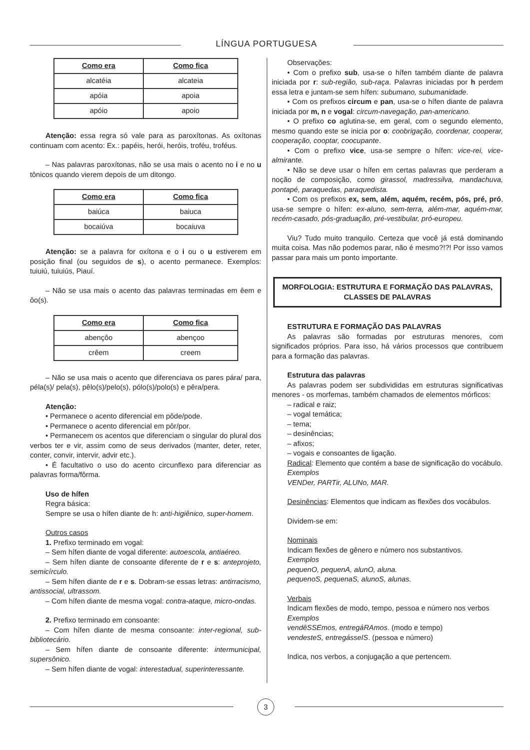LÍNGUA PORTUGUESA
| Como era | Como fica |
| --- | --- |
| alcatéia | alcateia |
| apóia | apoia |
| apóio | apoio |
Atenção: essa regra só vale para as paroxítonas. As oxítonas continuam com acento: Ex.: papéis, herói, heróis, troféu, troféus.
– Nas palavras paroxítonas, não se usa mais o acento no i e no u tônicos quando vierem depois de um ditongo.
| Como era | Como fica |
| --- | --- |
| baiúca | baiuca |
| bocaiúva | bocaiuva |
Atenção: se a palavra for oxítona e o i ou o u estiverem em posição final (ou seguidos de s), o acento permanece. Exemplos: tuiuiú, tuiuiús, Piauí.
– Não se usa mais o acento das palavras terminadas em êem e ôo(s).
| Como era | Como fica |
| --- | --- |
| abençôo | abençoo |
| crêem | creem |
– Não se usa mais o acento que diferenciava os pares pára/ para, péla(s)/ pela(s), pêlo(s)/pelo(s), pólo(s)/polo(s) e pêra/pera.
Atenção:
• Permanece o acento diferencial em pôde/pode.
• Permanece o acento diferencial em pôr/por.
• Permanecem os acentos que diferenciam o singular do plural dos verbos ter e vir, assim como de seus derivados (manter, deter, reter, conter, convir, intervir, advir etc.).
• É facultativo o uso do acento circunflexo para diferenciar as palavras forma/fôrma.
Uso de hífen
Regra básica:
Sempre se usa o hífen diante de h: anti-higiênico, super-homem.
Outros casos
1. Prefixo terminado em vogal:
– Sem hífen diante de vogal diferente: autoescola, antiaéreo.
– Sem hífen diante de consoante diferente de r e s: anteprojeto, semicírculo.
– Sem hífen diante de r e s. Dobram-se essas letras: antirracismo, antissocial, ultrassom.
– Com hífen diante de mesma vogal: contra-ataque, micro-ondas.
2. Prefixo terminado em consoante:
– Com hífen diante de mesma consoante: inter-regional, sub-bibliotecário.
– Sem hífen diante de consoante diferente: intermunicipal, supersônico.
– Sem hífen diante de vogal: interestadual, superinteressante.
Observações:
• Com o prefixo sub, usa-se o hífen também diante de palavra iniciada por r: sub-região, sub-raça. Palavras iniciadas por h perdem essa letra e juntam-se sem hífen: subumano, subumanidade.
• Com os prefixos circum e pan, usa-se o hífen diante de palavra iniciada por m, n e vogal: circum-navegação, pan-americano.
• O prefixo co aglutina-se, em geral, com o segundo elemento, mesmo quando este se inicia por o: coobrigação, coordenar, cooperar, cooperação, cooptar, coocupante.
• Com o prefixo vice, usa-se sempre o hífen: vice-rei, vice-almirante.
• Não se deve usar o hífen em certas palavras que perderam a noção de composição, como girassol, madressilva, mandachuva, pontapé, paraquedas, paraquedista.
• Com os prefixos ex, sem, além, aquém, recém, pós, pré, pró, usa-se sempre o hífen: ex-aluno, sem-terra, além-mar, aquém-mar, recém-casado, pós-graduação, pré-vestibular, pró-europeu.
Viu? Tudo muito tranquilo. Certeza que você já está dominando muita coisa. Mas não podemos parar, não é mesmo?!?! Por isso vamos passar para mais um ponto importante.
MORFOLOGIA: ESTRUTURA E FORMAÇÃO DAS PALAVRAS, CLASSES DE PALAVRAS
ESTRUTURA E FORMAÇÃO DAS PALAVRAS
As palavras são formadas por estruturas menores, com significados próprios. Para isso, há vários processos que contribuem para a formação das palavras.
Estrutura das palavras
As palavras podem ser subdivididas em estruturas significativas menores - os morfemas, também chamados de elementos mórficos:
– radical e raiz;
– vogal temática;
– tema;
– desinências;
– afixos;
– vogais e consoantes de ligação.
Radical: Elemento que contém a base de significação do vocábulo.
Exemplos
VENDer, PARTir, ALUNo, MAR.
Desinências: Elementos que indicam as flexões dos vocábulos.
Dividem-se em:
Nominais
Indicam flexões de gênero e número nos substantivos.
Exemplos
pequenO, pequenA, alunO, aluna.
pequenoS, pequenaS, alunoS, alunas.
Verbais
Indicam flexões de modo, tempo, pessoa e número nos verbos
Exemplos
vendêSSEmos, entregáRAmos. (modo e tempo)
vendesteS, entregásseIS. (pessoa e número)
Indica, nos verbos, a conjugação a que pertencem.
3